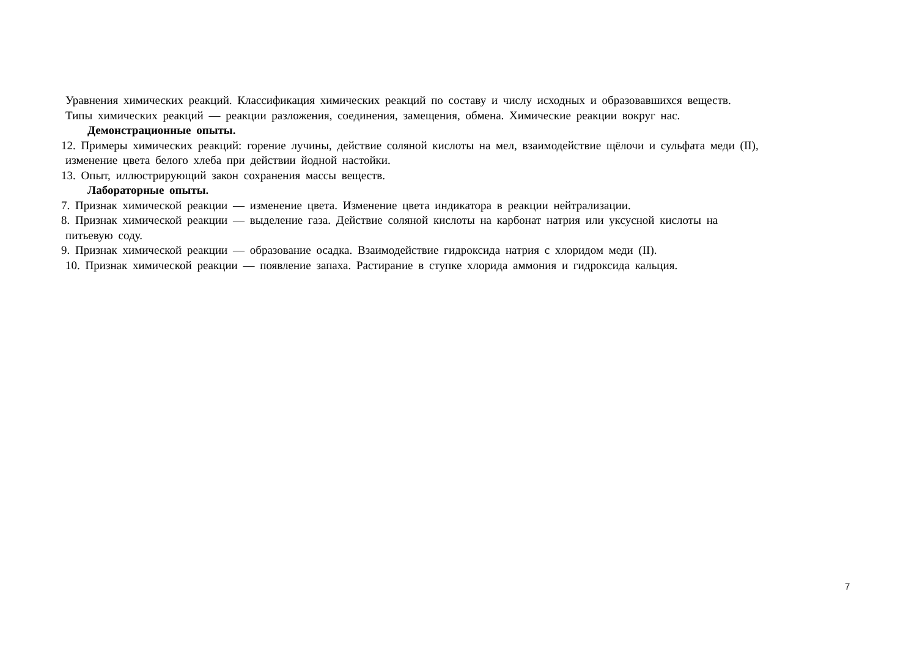Уравнения химических реакций. Классификация химических реакций по составу и числу исходных и образовавшихся веществ.
Типы химических реакций — реакции разложения, соединения, замещения, обмена. Химические реакции вокруг нас.
Демонстрационные опыты.
12. Примеры химических реакций: горение лучины, действие соляной кислоты на мел, взаимодействие щёлочи и сульфата меди (II),
изменение цвета белого хлеба при действии йодной настойки.
13. Опыт, иллюстрирующий закон сохранения массы веществ.
Лабораторные опыты.
7. Признак химической реакции — изменение цвета. Изменение цвета индикатора в реакции нейтрализации.
8. Признак химической реакции — выделение газа. Действие соляной кислоты на карбонат натрия или уксусной кислоты на
питьевую соду.
9. Признак химической реакции — образование осадка. Взаимодействие гидроксида натрия с хлоридом меди (II).
10. Признак химической реакции — появление запаха. Растирание в ступке хлорида аммония и гидроксида кальция.
7